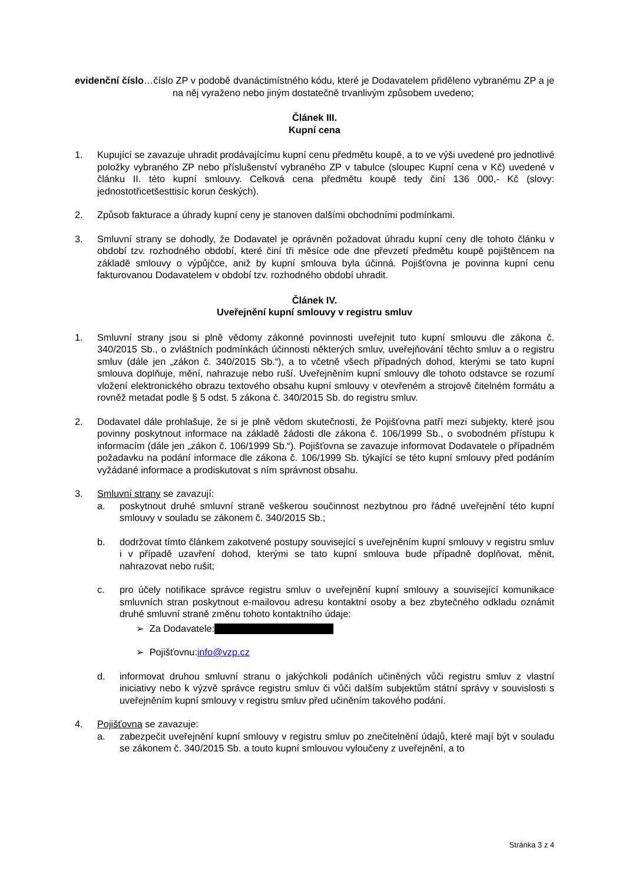evidenční číslo…číslo ZP v podobě dvanáctimístného kódu, které je Dodavatelem přiděleno vybranému ZP a je na něj vyraženo nebo jiným dostatečně trvanlivým způsobem uvedeno;
Článek III.
Kupní cena
1. Kupující se zavazuje uhradit prodávajícímu kupní cenu předmětu koupě, a to ve výši uvedené pro jednotlivé položky vybraného ZP nebo příslušenství vybraného ZP v tabulce (sloupec Kupní cena v Kč) uvedené v článku II. této kupní smlouvy. Celková cena předmětu koupě tedy činí 136 000,- Kč (slovy: jednostotřicetšesttisíc korun českých).
2. Způsob fakturace a úhrady kupní ceny je stanoven dalšími obchodními podmínkami.
3. Smluvní strany se dohodly, že Dodavatel je oprávněn požadovat úhradu kupní ceny dle tohoto článku v období tzv. rozhodného období, které činí tři měsíce ode dne převzetí předmětu koupě pojištěncem na základě smlouvy o výpůjčce, aniž by kupní smlouva byla účinná. Pojišťovna je povinna kupní cenu fakturovanou Dodavatelem v období tzv. rozhodného období uhradit.
Článek IV.
Uveřejnění kupní smlouvy v registru smluv
1. Smluvní strany jsou si plně vědomy zákonné povinnosti uveřejnit tuto kupní smlouvu dle zákona č. 340/2015 Sb., o zvláštních podmínkách účinnosti některých smluv, uveřejňování těchto smluv a o registru smluv (dále jen „zákon č. 340/2015 Sb.“), a to včetně všech případných dohod, kterými se tato kupní smlouva doplňuje, mění, nahrazuje nebo ruší. Uveřejněním kupní smlouvy dle tohoto odstavce se rozumí vložení elektronického obrazu textového obsahu kupní smlouvy v otevřeném a strojově čitelném formátu a rovněž metadat podle § 5 odst. 5 zákona č. 340/2015 Sb. do registru smluv.
2. Dodavatel dále prohlašuje, že si je plně vědom skutečnosti, že Pojišťovna patří mezi subjekty, které jsou povinny poskytnout informace na základě žádosti dle zákona č. 106/1999 Sb., o svobodném přístupu k informacím (dále jen „zákon č. 106/1999 Sb.“). Pojišťovna se zavazuje informovat Dodavatele o případném požadavku na podání informace dle zákona č. 106/1999 Sb. týkající se této kupní smlouvy před podáním vyžádané informace a prodiskutovat s ním správnost obsahu.
3. Smluvní strany se zavazují:
a. poskytnout druhé smluvní straně veškerou součinnost nezbytnou pro řádné uveřejnění této kupní smlouvy v souladu se zákonem č. 340/2015 Sb.;
b. dodržovat tímto článkem zakotvené postupy související s uveřejněním kupní smlouvy v registru smluv i v případě uzavření dohod, kterými se tato kupní smlouva bude případně doplňovat, měnit, nahrazovat nebo rušit;
c. pro účely notifikace správce registru smluv o uveřejnění kupní smlouvy a související komunikace smluvních stran poskytnout e-mailovou adresu kontaktní osoby a bez zbytečného odkladu oznámit druhé smluvní straně změnu tohoto kontaktního údaje:
➢ Za Dodavatele:
➢ Pojišťovnu:info@vzp.cz
d. informovat druhou smluvní stranu o jakýchkoli podáních učiněných vůči registru smluv z vlastní iniciativy nebo k výzvě správce registru smluv či vůči dalším subjektům státní správy v souvislosti s uveřejněním kupní smlouvy v registru smluv před učiněním takového podání.
4. Pojišťovna se zavazuje:
a. zabezpečit uveřejnění kupní smlouvy v registru smluv po znečitelnění údajů, které mají být v souladu se zákonem č. 340/2015 Sb. a touto kupní smlouvou vyloučeny z uveřejnění, a to
Stránka 3 z 4